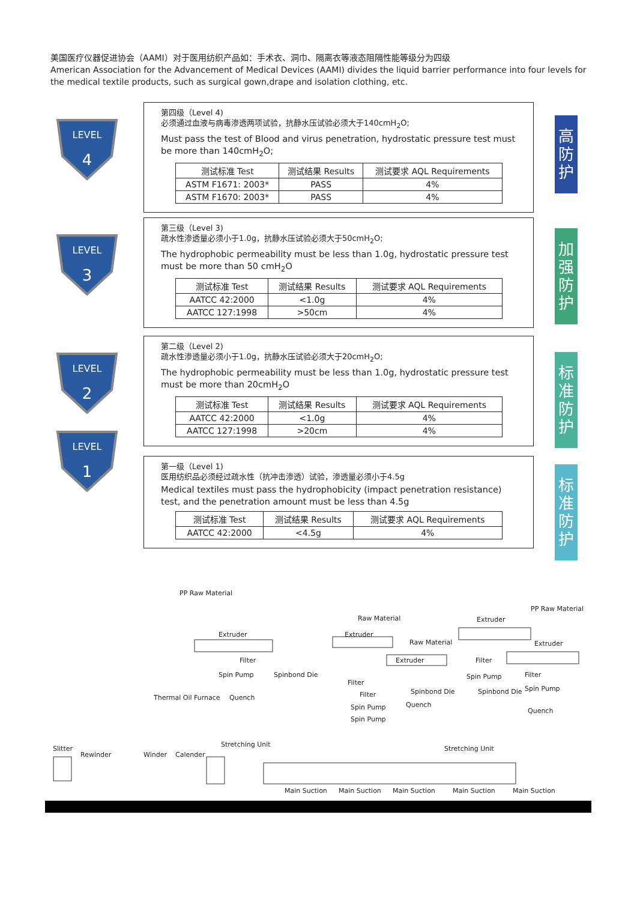美国医疗仪器促进协会（AAMI）对于医用纺织产品如：手术衣、洞巾、隔离衣等液态阻隔性能等级分为四级
American Association for the Advancement of Medical Devices (AAMI) divides the liquid barrier performance into four levels for the medical textile products, such as surgical gown,drape and isolation clothing, etc.
LEVEL
4
第四级（Level 4)
必须通过血液与病毒渗透两项试验，抗静水压试验必须大于140cmH<sub>2</sub>O;
Must pass the test of Blood and virus penetration, hydrostatic pressure test must be more than 140cmH<sub>2</sub>O;
| 测试标准 Test | 测试结果 Results | 测试要求 AQL Requirements |
| --- | --- | --- |
| ASTM F1671: 2003* | PASS | 4% |
| ASTM F1670: 2003* | PASS | 4% |
高防护
LEVEL
3
第三级（Level 3)
疏水性渗透量必须小于1.0g，抗静水压试验必须大于50cmH<sub>2</sub>O;
The hydrophobic permeability must be less than 1.0g, hydrostatic pressure test must be more than 50 cmH<sub>2</sub>O
| 测试标准 Test | 测试结果 Results | 测试要求 AQL Requirements |
| --- | --- | --- |
| AATCC 42:2000 | <1.0g | 4% |
| AATCC 127:1998 | >50cm | 4% |
加强防护
LEVEL
2
第二级（Level 2)
疏水性渗透量必须小于1.0g，抗静水压试验必须大于20cmH<sub>2</sub>O;
The hydrophobic permeability must be less than 1.0g, hydrostatic pressure test must be more than 20cmH<sub>2</sub>O
| 测试标准 Test | 测试结果 Results | 测试要求 AQL Requirements |
| --- | --- | --- |
| AATCC 42:2000 | <1.0g | 4% |
| AATCC 127:1998 | >20cm | 4% |
标准防护
LEVEL
1
第一级（Level 1)
医用纺织品必须经过疏水性（抗冲击渗透）试验，渗透量必须小于4.5g
Medical textiles must pass the hydrophobicity (impact penetration resistance) test, and the penetration amount must be less than 4.5g
| 测试标准 Test | 测试结果 Results | 测试要求 AQL Requirements |
| --- | --- | --- |
| AATCC 42:2000 | <4.5g | 4% |
标准防护
PP Raw Material
Extruder
Filter
Spin Pump Spinbond Die
Thermal Oil Furnace Quench
Stretching Unit
Slitter
Rewinder Winder Calender
Raw Material
Extruder
Filter
Filter
Spin Pump
Spin Pump
Raw Material
Extruder
Spinbond Die
Quench
Stretching Unit
Extruder
PP Raw Material
Filter
Spin Pump
Spinbond Die
Extruder
Filter
Spin Pump
Quench
Main Suction Main Suction Main Suction Main Suction Main Suction